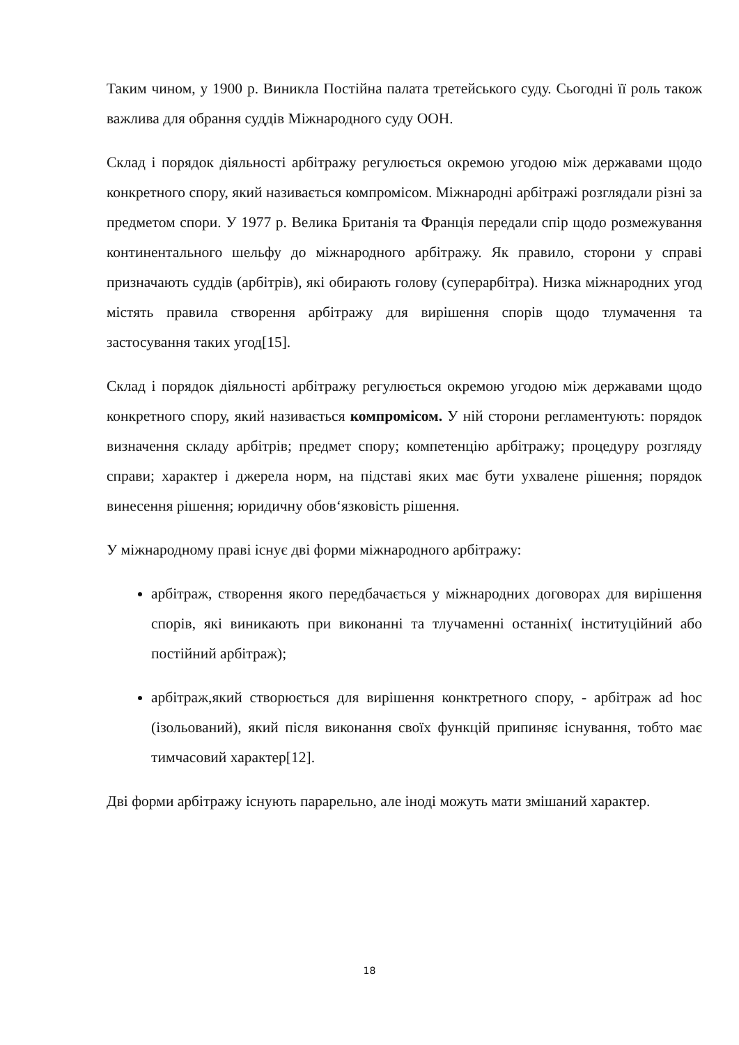Таким чином, у 1900 р. Виникла Постійна палата третейського суду. Сьогодні її роль також важлива для обрання суддів Міжнародного суду ООН.
Склад і порядок діяльності арбітражу регулюється окремою угодою між державами щодо конкретного спору, який називається компромісом. Міжнародні арбітражі розглядали різні за предметом спори. У 1977 р. Велика Британія та Франція передали спір щодо розмежування континентального шельфу до міжнародного арбітражу. Як правило, сторони у справі призначають суддів (арбітрів), які обирають голову (суперарбітра). Низка міжнародних угод містять правила створення арбітражу для вирішення спорів щодо тлумачення та застосування таких угод[15].
Склад і порядок діяльності арбітражу регулюється окремою угодою між державами щодо конкретного спору, який називається компромісом. У ній сторони регламентують: порядок визначення складу арбітрів; предмет спору; компетенцію арбітражу; процедуру розгляду справи; характер і джерела норм, на підставі яких має бути ухвалене рішення; порядок винесення рішення; юридичну обов‘язковість рішення.
У міжнародному праві існує дві форми міжнародного арбітражу:
арбітраж, створення якого передбачається у міжнародних договорах для вирішення спорів, які виникають при виконанні та тлучаменні останніх( інституційний або постійний арбітраж);
арбітраж,який створюється для вирішення конктретного спору, - арбітраж ad hoc (ізольований), який після виконання своїх функцій припиняє існування, тобто має тимчасовий характер[12].
Дві форми арбітражу існують парарельно, але іноді можуть мати змішаний характер.
18